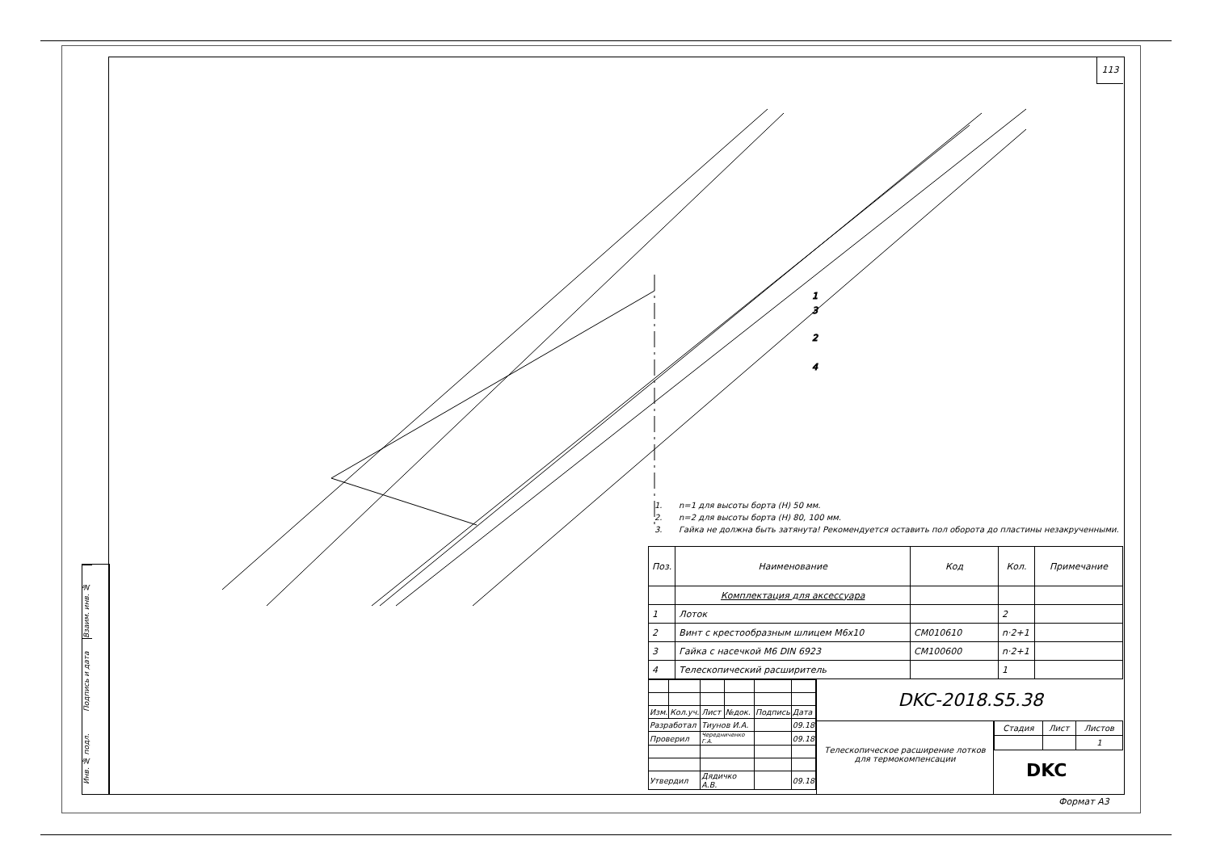Взаим. инв. №
Подпись и дата
Инв. № подл.
113
1
3
2
4
1. n=1 для высоты борта (H) 50 мм.
2. n=2 для высоты борта (H) 80, 100 мм.
3. Гайка не должна быть затянута! Рекомендуется оставить пол оборота до пластины незакрученными.
| Поз. | Наименование | Код | Кол. | Примечание |
| --- | --- | --- | --- | --- |
| | Комплектация для аксессуара | | | |
| 1 | Лоток | | 2 | |
| 2 | Винт с крестообразным шлицем M6x10 | CM010610 | n·2+1 | |
| 3 | Гайка с насечкой M6 DIN 6923 | CM100600 | n·2+1 | |
| 4 | Телескопический расширитель | | 1 | |
| Изм. | Кол.уч. | Лист | №док. | Подпись | Дата |
| Разработал | | Тиунов И.А. | | | 09.18 |
| Проверил | | Чередниченко Г.А. | | | 09.18 |
| Утвердил | | Дядичко А.В. | | | 09.18 |
DKC-2018.S5.38
Телескопическое расширение лотков для термокомпенсации
| Стадия | Лист | Листов |
| | | 1 |
DKC
Формат А3